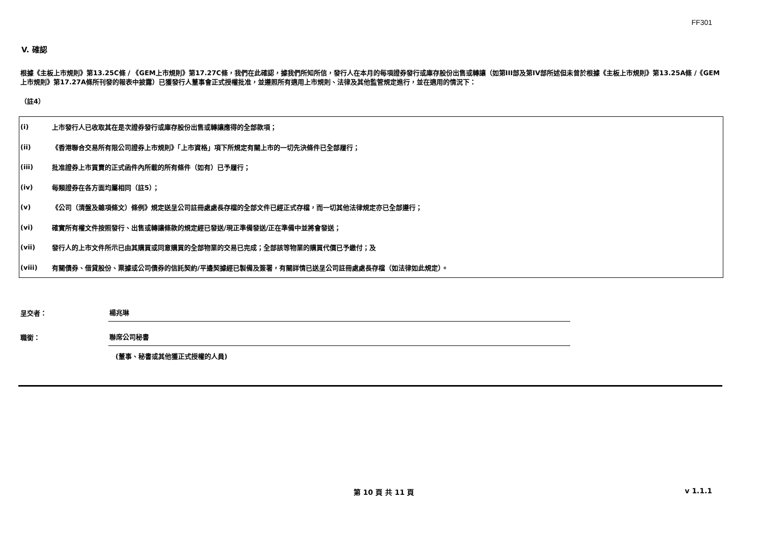FF301
V. 確認
根據《主板上市規則》第13.25C條 / 《GEM上市規則》第17.27C條，我們在此確認，據我們所知所信，發行人在本月的每項證券發行或庫存股份出售或轉讓（如第III部及第IV部所述但未曾於根據《主板上市規則》第13.25A條 /《GEM上市規則》第17.27A條所刊發的報表中披露）已獲發行人董事會正式授權批准，並遵照所有適用上市規則、法律及其他監管規定進行，並在適用的情況下：
（註4）
(i) 上市發行人已收取其在是次證券發行或庫存股份出售或轉讓應得的全部款項；
(ii) 《香港聯合交易所有限公司證券上市規則》「上市資格」項下所規定有關上市的一切先決條件已全部履行；
(iii) 批准證券上市買賣的正式函件內所載的所有條件（如有）已予履行；
(iv) 每類證券在各方面均屬相同（註5）；
(v) 《公司（清盤及雜項條文）條例》規定送呈公司註冊處處長存檔的全部文件已經正式存檔，而一切其他法律規定亦已全部遵行；
(vi) 確實所有權文件按照發行、出售或轉讓條款的規定經已發送/現正準備發送/正在準備中並將會發送；
(vii) 發行人的上市文件所示已由其購買或同意購買的全部物業的交易已完成；全部該等物業的購買代價已予繳付；及
(viii) 有關債券、借貸股份、票據或公司債券的信託契約/平邊契據經已製備及簽署，有關詳情已送呈公司註冊處處長存檔（如法律如此規定）。
呈交者： 楊兆琳
職銜： 聯席公司秘書
(董事、秘書或其他獲正式授權的人員)
第 10 頁 共 11 頁 v 1.1.1